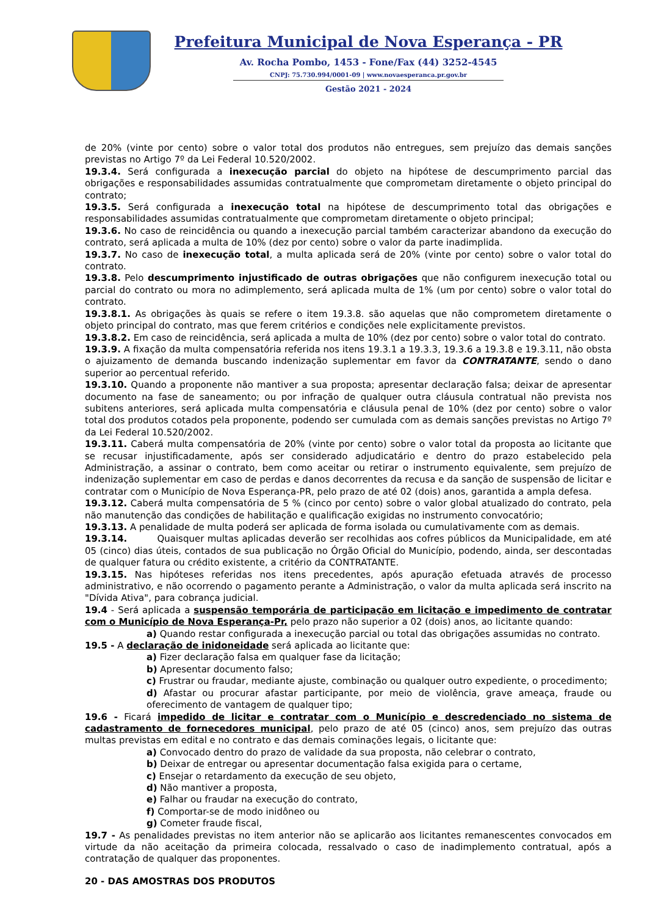Prefeitura Municipal de Nova Esperança - PR
Av. Rocha Pombo, 1453 - Fone/Fax (44) 3252-4545
CNPJ: 75.730.994/0001-09 | www.novaesperanca.pr.gov.br
Gestão 2021 - 2024
de 20% (vinte por cento) sobre o valor total dos produtos não entregues, sem prejuízo das demais sanções previstas no Artigo 7º da Lei Federal 10.520/2002.
19.3.4. Será configurada a inexecução parcial do objeto na hipótese de descumprimento parcial das obrigações e responsabilidades assumidas contratualmente que comprometam diretamente o objeto principal do contrato;
19.3.5. Será configurada a inexecução total na hipótese de descumprimento total das obrigações e responsabilidades assumidas contratualmente que comprometam diretamente o objeto principal;
19.3.6. No caso de reincidência ou quando a inexecução parcial também caracterizar abandono da execução do contrato, será aplicada a multa de 10% (dez por cento) sobre o valor da parte inadimplida.
19.3.7. No caso de inexecução total, a multa aplicada será de 20% (vinte por cento) sobre o valor total do contrato.
19.3.8. Pelo descumprimento injustificado de outras obrigações que não configurem inexecução total ou parcial do contrato ou mora no adimplemento, será aplicada multa de 1% (um por cento) sobre o valor total do contrato.
19.3.8.1. As obrigações às quais se refere o item 19.3.8. são aquelas que não comprometem diretamente o objeto principal do contrato, mas que ferem critérios e condições nele explicitamente previstos.
19.3.8.2. Em caso de reincidência, será aplicada a multa de 10% (dez por cento) sobre o valor total do contrato.
19.3.9. A fixação da multa compensatória referida nos itens 19.3.1 a 19.3.3, 19.3.6 a 19.3.8 e 19.3.11, não obsta o ajuizamento de demanda buscando indenização suplementar em favor da CONTRATANTE, sendo o dano superior ao percentual referido.
19.3.10. Quando a proponente não mantiver a sua proposta; apresentar declaração falsa; deixar de apresentar documento na fase de saneamento; ou por infração de qualquer outra cláusula contratual não prevista nos subitens anteriores, será aplicada multa compensatória e cláusula penal de 10% (dez por cento) sobre o valor total dos produtos cotados pela proponente, podendo ser cumulada com as demais sanções previstas no Artigo 7º da Lei Federal 10.520/2002.
19.3.11. Caberá multa compensatória de 20% (vinte por cento) sobre o valor total da proposta ao licitante que se recusar injustificadamente, após ser considerado adjudicatário e dentro do prazo estabelecido pela Administração, a assinar o contrato, bem como aceitar ou retirar o instrumento equivalente, sem prejuízo de indenização suplementar em caso de perdas e danos decorrentes da recusa e da sanção de suspensão de licitar e contratar com o Município de Nova Esperança-PR, pelo prazo de até 02 (dois) anos, garantida a ampla defesa.
19.3.12. Caberá multa compensatória de 5 % (cinco por cento) sobre o valor global atualizado do contrato, pela não manutenção das condições de habilitação e qualificação exigidas no instrumento convocatório;
19.3.13. A penalidade de multa poderá ser aplicada de forma isolada ou cumulativamente com as demais.
19.3.14. Quaisquer multas aplicadas deverão ser recolhidas aos cofres públicos da Municipalidade, em até 05 (cinco) dias úteis, contados de sua publicação no Órgão Oficial do Município, podendo, ainda, ser descontadas de qualquer fatura ou crédito existente, a critério da CONTRATANTE.
19.3.15. Nas hipóteses referidas nos itens precedentes, após apuração efetuada através de processo administrativo, e não ocorrendo o pagamento perante a Administração, o valor da multa aplicada será inscrito na "Dívida Ativa", para cobrança judicial.
19.4 - Será aplicada a suspensão temporária de participação em licitação e impedimento de contratar com o Município de Nova Esperança-Pr, pelo prazo não superior a 02 (dois) anos, ao licitante quando:
a) Quando restar configurada a inexecução parcial ou total das obrigações assumidas no contrato.
19.5 - A declaração de inidoneidade será aplicada ao licitante que:
a) Fizer declaração falsa em qualquer fase da licitação;
b) Apresentar documento falso;
c) Frustrar ou fraudar, mediante ajuste, combinação ou qualquer outro expediente, o procedimento;
d) Afastar ou procurar afastar participante, por meio de violência, grave ameaça, fraude ou oferecimento de vantagem de qualquer tipo;
19.6 - Ficará impedido de licitar e contratar com o Município e descredenciado no sistema de cadastramento de fornecedores municipal, pelo prazo de até 05 (cinco) anos, sem prejuízo das outras multas previstas em edital e no contrato e das demais cominações legais, o licitante que:
a) Convocado dentro do prazo de validade da sua proposta, não celebrar o contrato,
b) Deixar de entregar ou apresentar documentação falsa exigida para o certame,
c) Ensejar o retardamento da execução de seu objeto,
d) Não mantiver a proposta,
e) Falhar ou fraudar na execução do contrato,
f) Comportar-se de modo inidôneo ou
g) Cometer fraude fiscal,
19.7 - As penalidades previstas no item anterior não se aplicarão aos licitantes remanescentes convocados em virtude da não aceitação da primeira colocada, ressalvado o caso de inadimplemento contratual, após a contratação de qualquer das proponentes.
20 - DAS AMOSTRAS DOS PRODUTOS